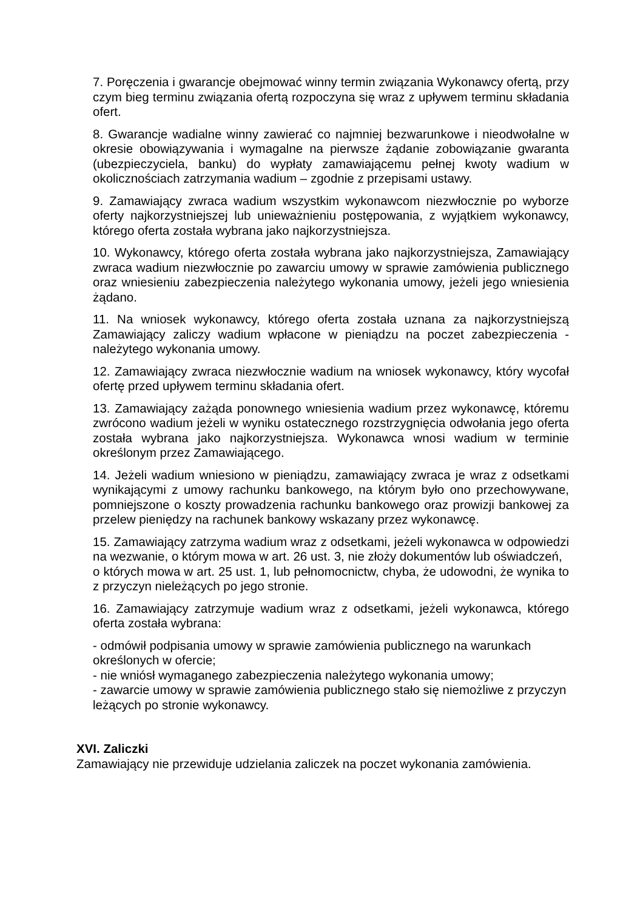7. Poręczenia i gwarancje obejmować winny termin związania Wykonawcy ofertą, przy czym bieg terminu związania ofertą rozpoczyna się wraz z upływem terminu składania ofert.
8. Gwarancje wadialne winny zawierać co najmniej bezwarunkowe i nieodwołalne w okresie obowiązywania i wymagalne na pierwsze żądanie zobowiązanie gwaranta (ubezpieczyciela, banku) do wypłaty zamawiającemu pełnej kwoty wadium w okolicznościach zatrzymania wadium – zgodnie z przepisami ustawy.
9. Zamawiający zwraca wadium wszystkim wykonawcom niezwłocznie po wyborze oferty najkorzystniejszej lub unieważnieniu postępowania, z wyjątkiem wykonawcy, którego oferta została wybrana jako najkorzystniejsza.
10. Wykonawcy, którego oferta została wybrana jako najkorzystniejsza, Zamawiający zwraca wadium niezwłocznie po zawarciu umowy w sprawie zamówienia publicznego oraz wniesieniu zabezpieczenia należytego wykonania umowy, jeżeli jego wniesienia żądano.
11. Na wniosek wykonawcy, którego oferta została uznana za najkorzystniejszą Zamawiający zaliczy wadium wpłacone w pieniądzu na poczet zabezpieczenia - należytego wykonania umowy.
12. Zamawiający zwraca niezwłocznie wadium na wniosek wykonawcy, który wycofał ofertę przed upływem terminu składania ofert.
13. Zamawiający zażąda ponownego wniesienia wadium przez wykonawcę, któremu zwrócono wadium jeżeli w wyniku ostatecznego rozstrzygnięcia odwołania jego oferta została wybrana jako najkorzystniejsza. Wykonawca wnosi wadium w terminie określonym przez Zamawiającego.
14. Jeżeli wadium wniesiono w pieniądzu, zamawiający zwraca je wraz z odsetkami wynikającymi z umowy rachunku bankowego, na którym było ono przechowywane, pomniejszone o koszty prowadzenia rachunku bankowego oraz prowizji bankowej za przelew pieniędzy na rachunek bankowy wskazany przez wykonawcę.
15. Zamawiający zatrzyma wadium wraz z odsetkami, jeżeli wykonawca w odpowiedzi na wezwanie, o którym mowa w art. 26 ust. 3, nie złoży dokumentów lub oświadczeń,
o których mowa w art. 25 ust. 1, lub pełnomocnictw, chyba, że udowodni, że wynika to z przyczyn nieleżących po jego stronie.
16. Zamawiający zatrzymuje wadium wraz z odsetkami, jeżeli wykonawca, którego oferta została wybrana:
- odmówił podpisania umowy w sprawie zamówienia publicznego na warunkach określonych w ofercie;
- nie wniósł wymaganego zabezpieczenia należytego wykonania umowy;
- zawarcie umowy w sprawie zamówienia publicznego stało się niemożliwe z przyczyn leżących po stronie wykonawcy.
XVI. Zaliczki
Zamawiający nie przewiduje udzielania zaliczek na poczet wykonania zamówienia.